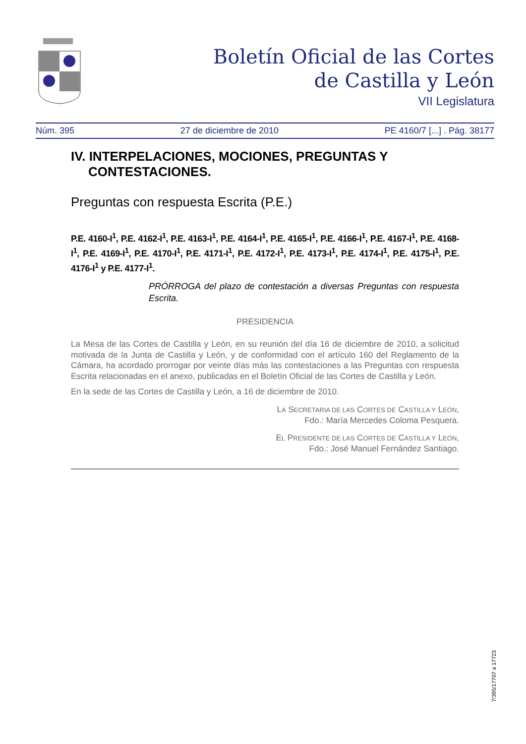Boletín Oficial de las Cortes
de Castilla y León
VII Legislatura
Núm. 395 27 de diciembre de 2010 PE 4160/7 [...] . Pág. 38177
IV. INTERPELACIONES, MOCIONES, PREGUNTAS Y CONTESTACIONES.
Preguntas con respuesta Escrita (P.E.)
P.E. 4160-I<sup>1</sup>, P.E. 4162-I<sup>1</sup>, P.E. 4163-I<sup>1</sup>, P.E. 4164-I<sup>1</sup>, P.E. 4165-I<sup>1</sup>, P.E. 4166-I<sup>1</sup>, P.E. 4167-I<sup>1</sup>, P.E. 4168-I<sup>1</sup>, P.E. 4169-I<sup>1</sup>, P.E. 4170-I<sup>1</sup>, P.E. 4171-I<sup>1</sup>, P.E. 4172-I<sup>1</sup>, P.E. 4173-I<sup>1</sup>, P.E. 4174-I<sup>1</sup>, P.E. 4175-I<sup>1</sup>, P.E. 4176-I<sup>1</sup> y P.E. 4177-I<sup>1</sup>.
PRÓRROGA del plazo de contestación a diversas Preguntas con respuesta Escrita.
PRESIDENCIA
La Mesa de las Cortes de Castilla y León, en su reunión del día 16 de diciembre de 2010, a solicitud motivada de la Junta de Castilla y León, y de conformidad con el artículo 160 del Reglamento de la Cámara, ha acordado prorrogar por veinte días más las contestaciones a las Preguntas con respuesta Escrita relacionadas en el anexo, publicadas en el Boletín Oficial de las Cortes de Castilla y León.
En la sede de las Cortes de Castilla y León, a 16 de diciembre de 2010.
LA SECRETARIA DE LAS CORTES DE CASTILLA Y LEÓN,
Fdo.: María Mercedes Coloma Pesquera.
EL PRESIDENTE DE LAS CORTES DE CASTILLA Y LEÓN,
Fdo.: José Manuel Fernández Santiago.
7/395/17707 a 17723